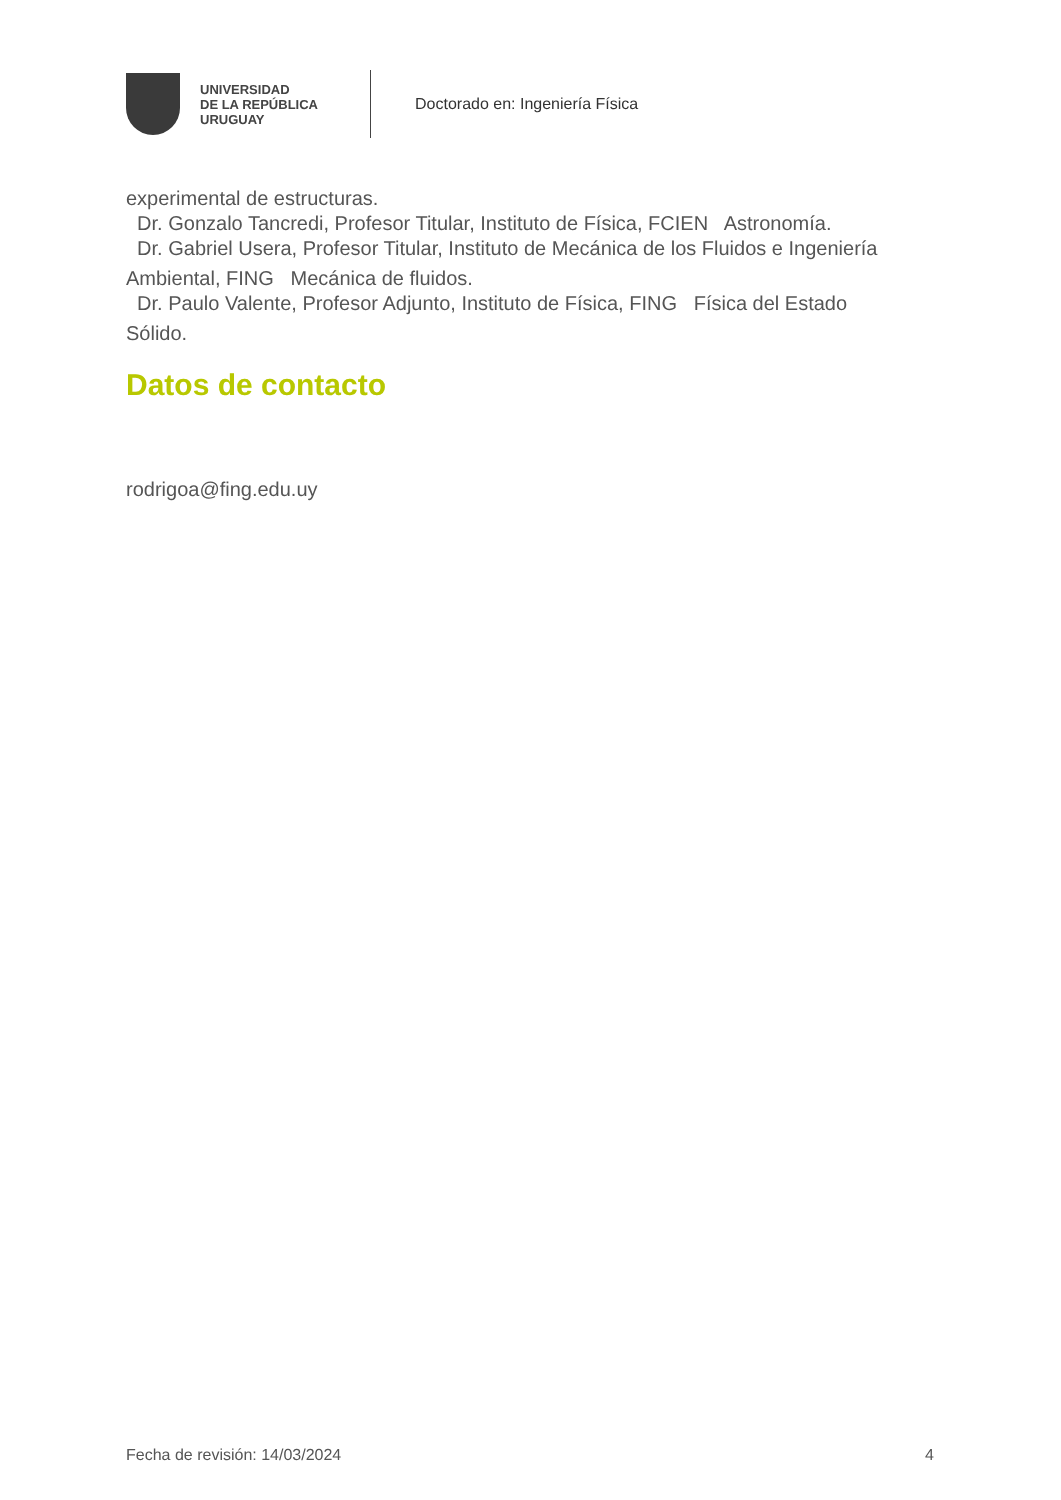UNIVERSIDAD
DE LA REPÚBLICA
URUGUAY
Doctorado en: Ingeniería Física
experimental de estructuras.
Dr. Gonzalo Tancredi, Profesor Titular, Instituto de Física, FCIEN Astronomía.
Dr. Gabriel Usera, Profesor Titular, Instituto de Mecánica de los Fluidos e Ingeniería
Ambiental, FING Mecánica de fluidos.
Dr. Paulo Valente, Profesor Adjunto, Instituto de Física, FING Física del Estado
Sólido.
Datos de contacto
rodrigoa@fing.edu.uy
Fecha de revisión: 14/03/2024 4